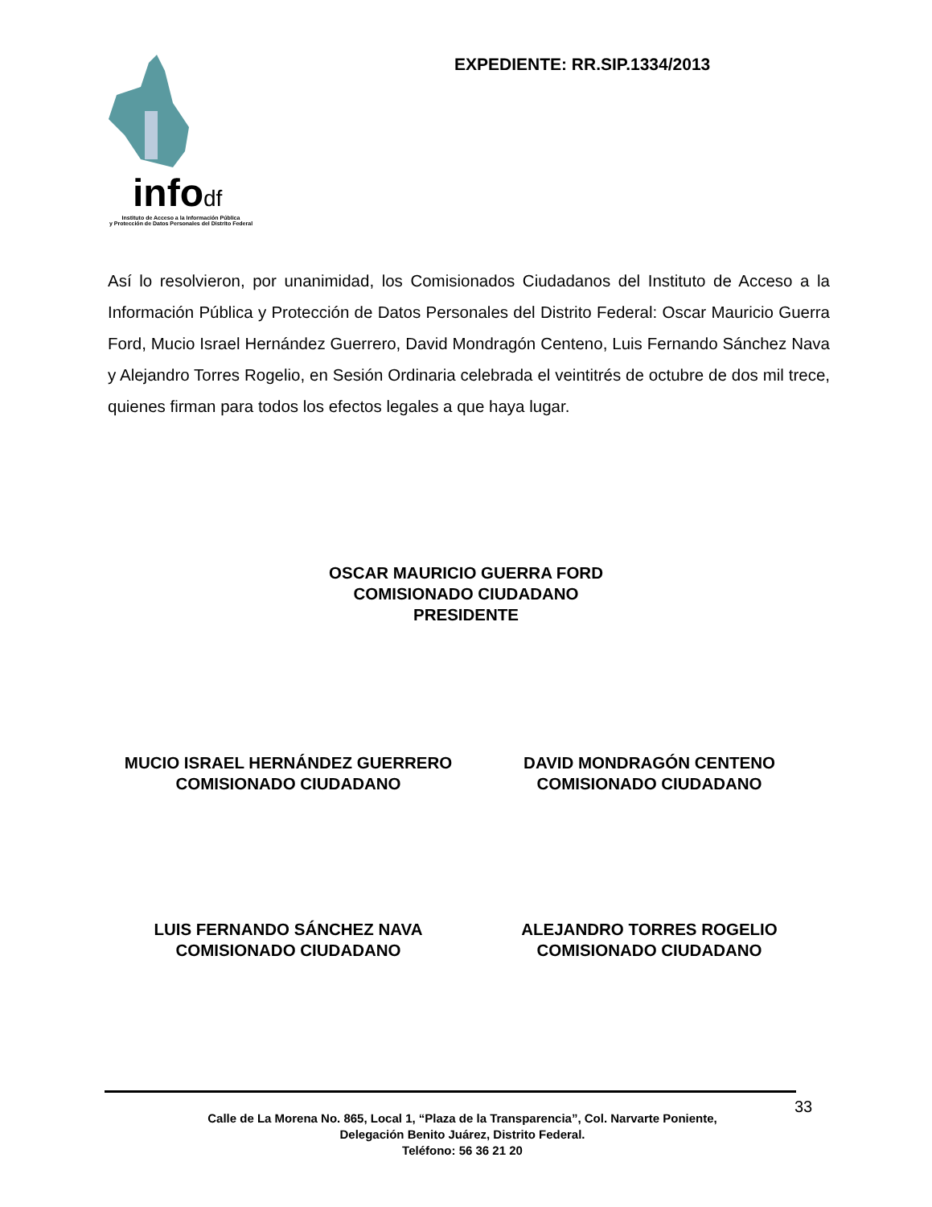infodf
Instituto de Acceso a la Información Pública
y Protección de Datos Personales del Distrito Federal
EXPEDIENTE: RR.SIP.1334/2013
Así lo resolvieron, por unanimidad, los Comisionados Ciudadanos del Instituto de Acceso a la Información Pública y Protección de Datos Personales del Distrito Federal: Oscar Mauricio Guerra Ford, Mucio Israel Hernández Guerrero, David Mondragón Centeno, Luis Fernando Sánchez Nava y Alejandro Torres Rogelio, en Sesión Ordinaria celebrada el veintitrés de octubre de dos mil trece, quienes firman para todos los efectos legales a que haya lugar.
OSCAR MAURICIO GUERRA FORD
COMISIONADO CIUDADANO
PRESIDENTE
MUCIO ISRAEL HERNÁNDEZ GUERRERO
COMISIONADO CIUDADANO
DAVID MONDRAGÓN CENTENO
COMISIONADO CIUDADANO
LUIS FERNANDO SÁNCHEZ NAVA
COMISIONADO CIUDADANO
ALEJANDRO TORRES ROGELIO
COMISIONADO CIUDADANO
Calle de La Morena No. 865, Local 1, “Plaza de la Transparencia”, Col. Narvarte Poniente,
Delegación Benito Juárez, Distrito Federal.
Teléfono: 56 36 21 20
33